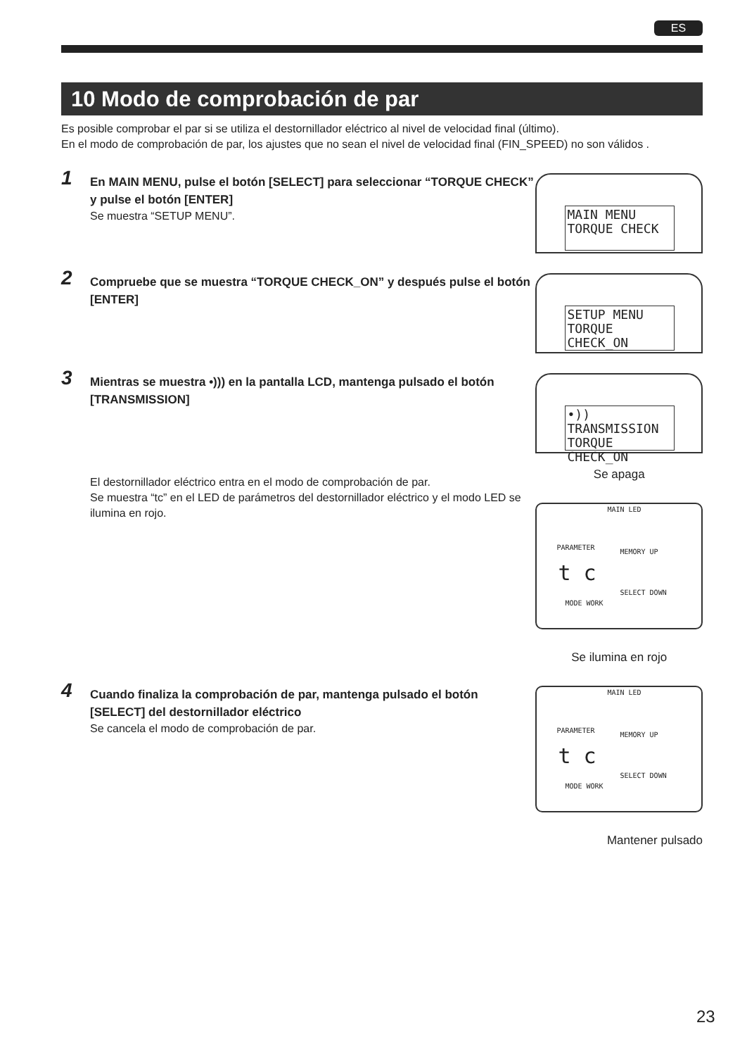ES
10 Modo de comprobación de par
Es posible comprobar el par si se utiliza el destornillador eléctrico al nivel de velocidad final (último).
En el modo de comprobación de par, los ajustes que no sean el nivel de velocidad final (FIN_SPEED) no son válidos .
1 En MAIN MENU, pulse el botón [SELECT] para seleccionar “TORQUE CHECK” y pulse el botón [ENTER]
Se muestra “SETUP MENU”.
MAIN MENU
TORQUE CHECK
2 Compruebe que se muestra “TORQUE CHECK_ON” y después pulse el botón [ENTER]
SETUP MENU
TORQUE CHECK_ON
3 Mientras se muestra •))) en la pantalla LCD, mantenga pulsado el botón [TRANSMISSION]
•)) TRANSMISSION
TORQUE CHECK_ON
El destornillador eléctrico entra en el modo de comprobación de par.
Se muestra “tc” en el LED de parámetros del destornillador eléctrico y el modo LED se ilumina en rojo.
Se apaga
MAIN LED
PARAMETER
MEMORY UP
SELECT DOWN
MODE WORK
t c
Se ilumina en rojo
4 Cuando finaliza la comprobación de par, mantenga pulsado el botón [SELECT] del destornillador eléctrico
Se cancela el modo de comprobación de par.
MAIN LED
PARAMETER
MEMORY UP
SELECT DOWN
MODE WORK
t c
Mantener pulsado
23